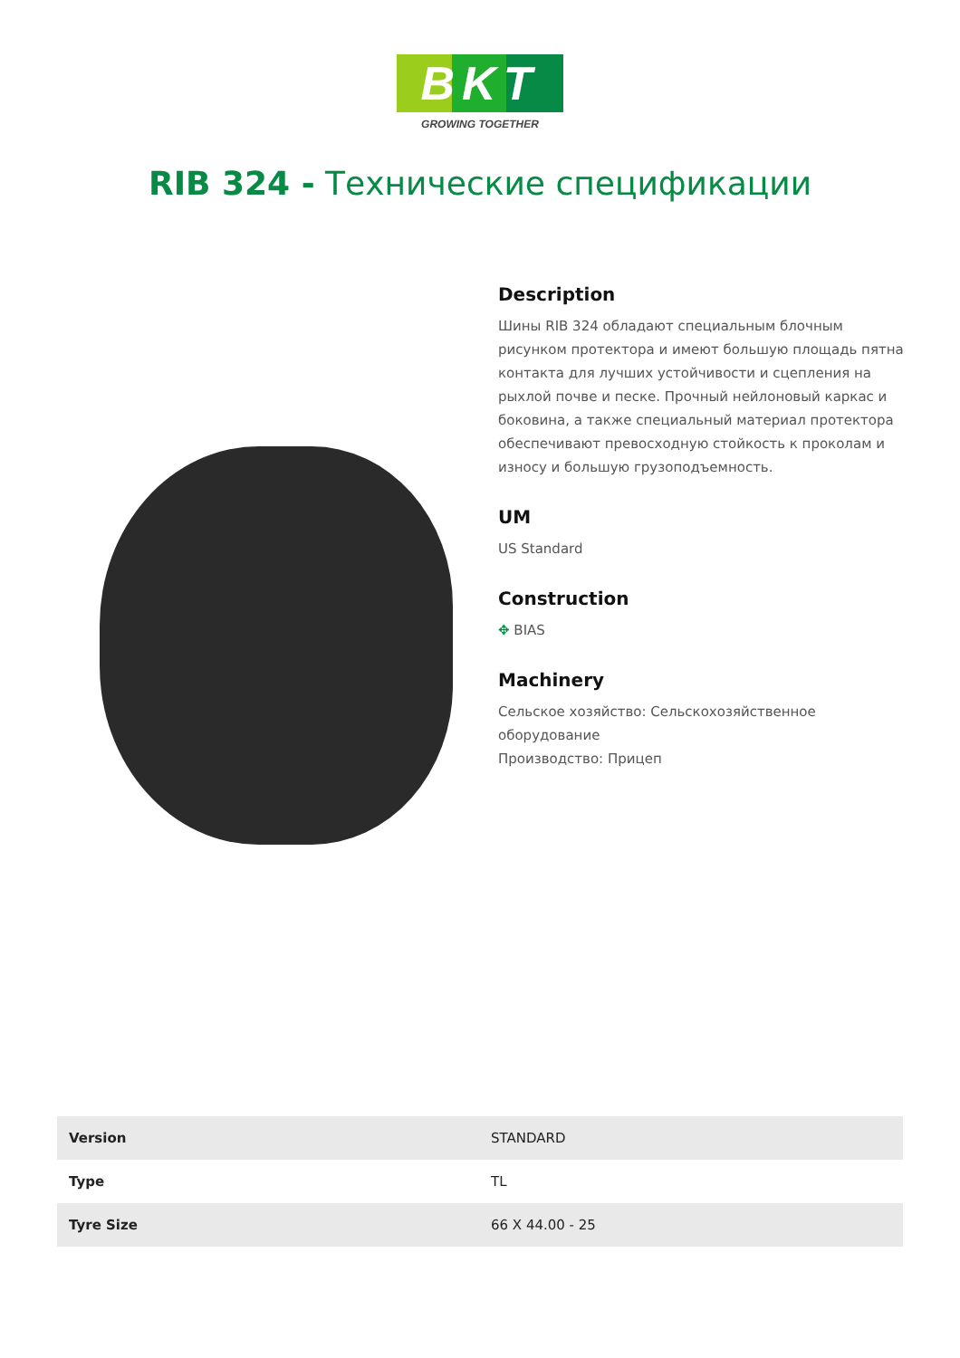BKT
GROWING TOGETHER
RIB 324 - Технические спецификации
Description
Шины RIB 324 обладают специальным блочным рисунком протектора и имеют большую площадь пятна контакта для лучших устойчивости и сцепления на рыхлой почве и песке. Прочный нейлоновый каркас и боковина, а также специальный материал протектора обеспечивают превосходную стойкость к проколам и износу и большую грузоподъемность.
UM
US Standard
Construction
✥ BIAS
Machinery
Сельское хозяйство: Сельскохозяйственное оборудование
Производство: Прицеп
| Version | STANDARD |
| Type | TL |
| Tyre Size | 66 X 44.00 - 25 |